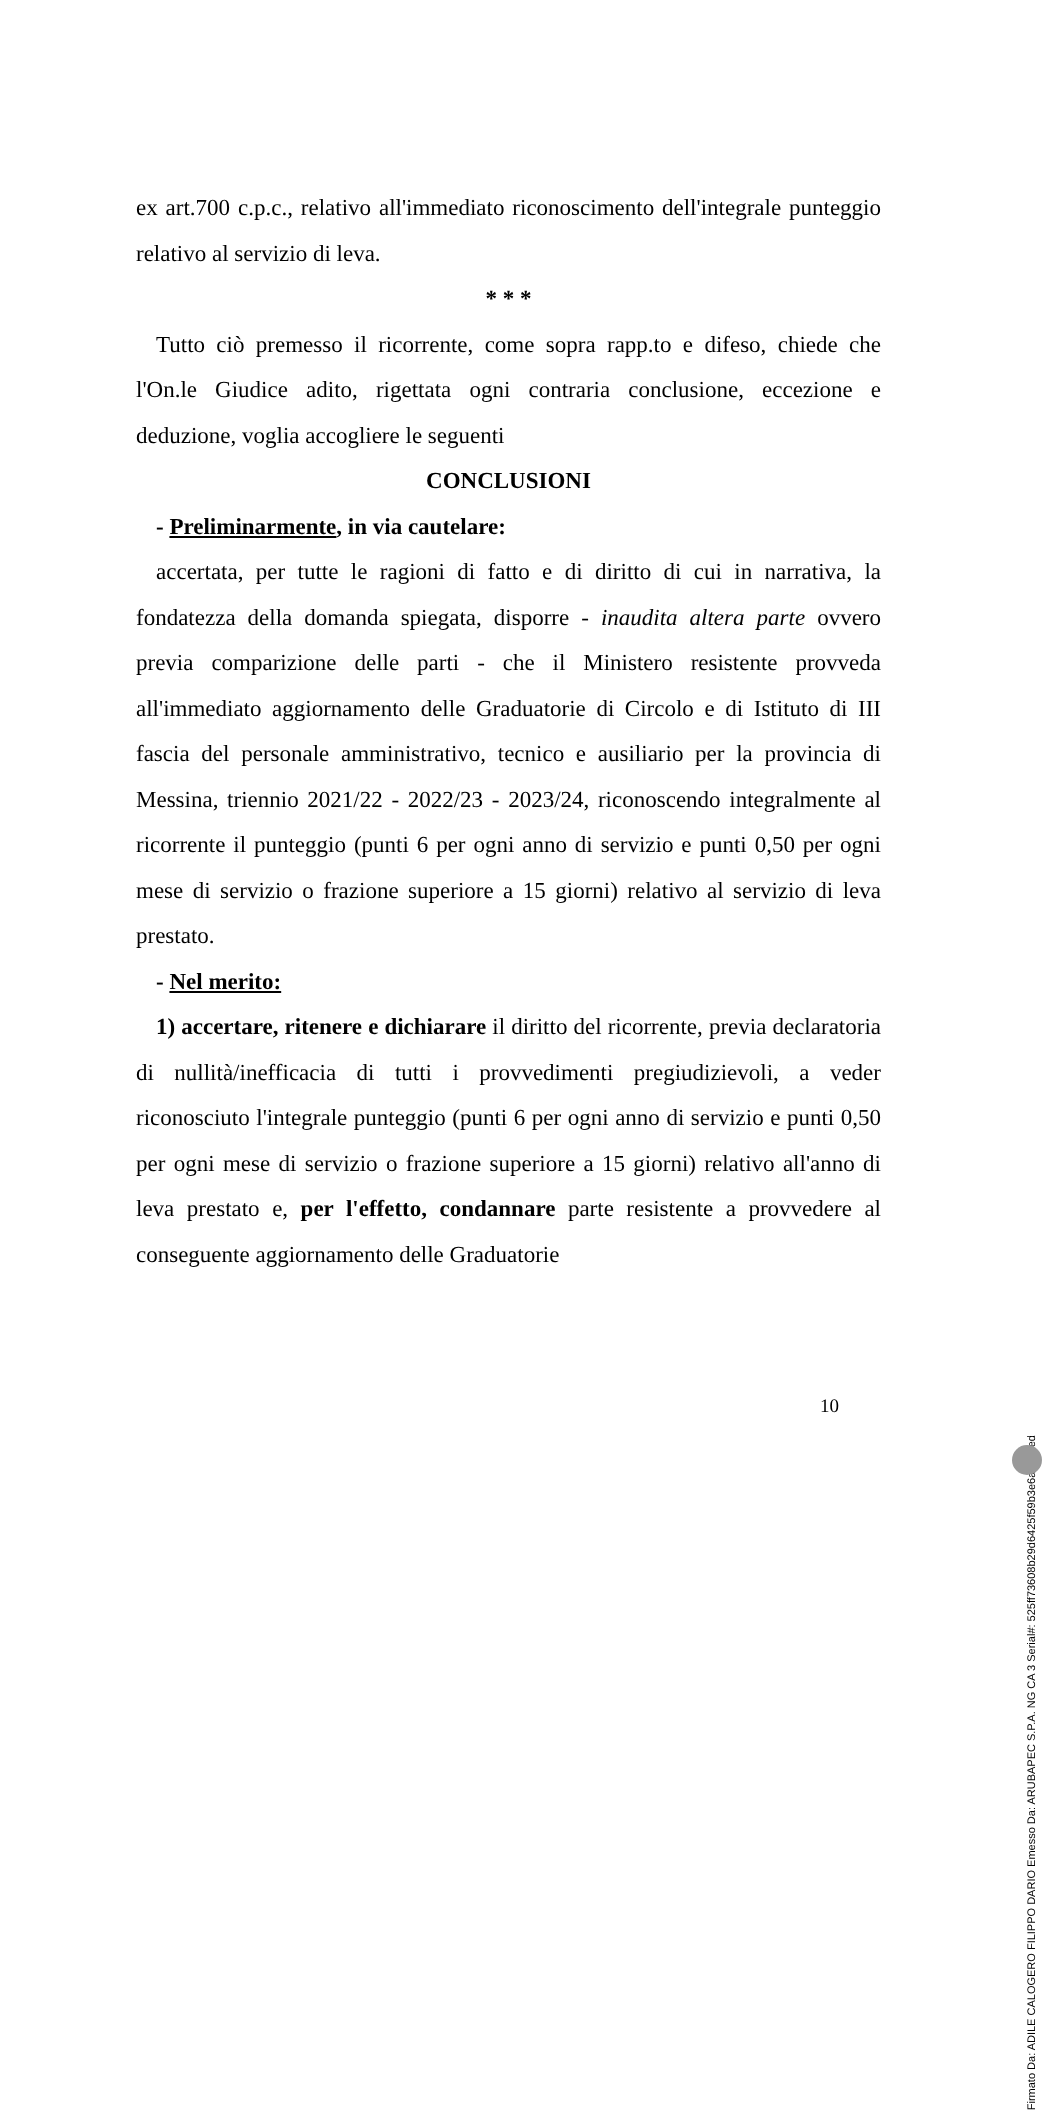ex art.700 c.p.c., relativo all'immediato riconoscimento dell'integrale punteggio relativo al servizio di leva.
* * *
Tutto ciò premesso il ricorrente, come sopra rapp.to e difeso, chiede che l'On.le Giudice adito, rigettata ogni contraria conclusione, eccezione e deduzione, voglia accogliere le seguenti
CONCLUSIONI
- Preliminarmente, in via cautelare:
accertata, per tutte le ragioni di fatto e di diritto di cui in narrativa, la fondatezza della domanda spiegata, disporre - inaudita altera parte ovvero previa comparizione delle parti - che il Ministero resistente provveda all'immediato aggiornamento delle Graduatorie di Circolo e di Istituto di III fascia del personale amministrativo, tecnico e ausiliario per la provincia di Messina, triennio 2021/22 - 2022/23 - 2023/24, riconoscendo integralmente al ricorrente il punteggio (punti 6 per ogni anno di servizio e punti 0,50 per ogni mese di servizio o frazione superiore a 15 giorni) relativo al servizio di leva prestato.
- Nel merito:
1) accertare, ritenere e dichiarare il diritto del ricorrente, previa declaratoria di nullità/inefficacia di tutti i provvedimenti pregiudizievoli, a veder riconosciuto l'integrale punteggio (punti 6 per ogni anno di servizio e punti 0,50 per ogni mese di servizio o frazione superiore a 15 giorni) relativo all'anno di leva prestato e, per l'effetto, condannare parte resistente a provvedere al conseguente aggiornamento delle Graduatorie
10
Firmato Da: ADILE CALOGERO FILIPPO DARIO Emesso Da: ARUBAPEC S.P.A. NG CA 3 Serial#: 525ff73608b29d6425f59b3e6a89a6ed